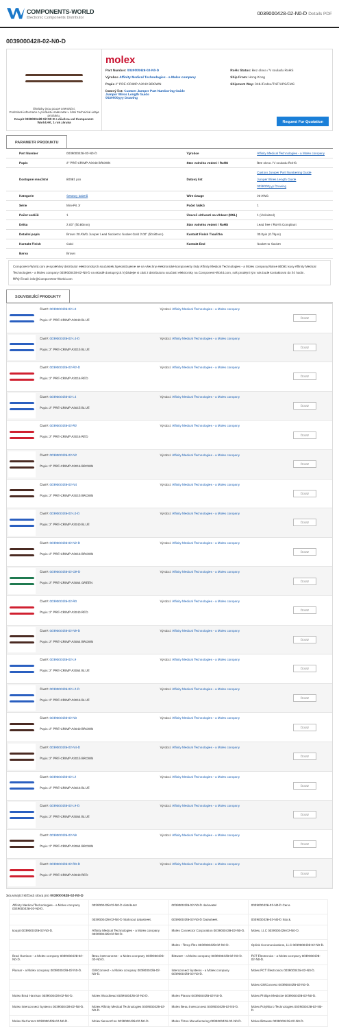COMPONENTS-WORLD
Electronic Components Distributor
0039000428-02-N0-D Details PDF
0039000428-02-N0-D
Obrázky jsou pouze orientační.
Podrobné informace o produktu naleznete v části Technické údaje produktu.
Koupit 0039000428-02-N0-D s důvěrou od Component-World.HK, 1 rok záruka
molex
Part Number: 0039000428-02-N0-D
Výrobce Affinity Medical Technologies - a Molex company
Popis 2" PRE-CRIMP A2040 BROWN
Datový list: Custom Jumper Part Numbering Guide
Jumper Wires Length Guide
0039000yyy Drawing
RoHs Status: Bez olova / V souladu RoHS
Ship From: Hong Kong
Shipment Way: DHL/Fedex/TNT/UPS/EMS
Request For Quotation
PARAMETR PRODUKTU
| Part Number | 0039000428-02-N0-D | Výrobce | Affinity Medical Technologies - a Molex company |
| Popis | 2" PRE-CRIMP A2040 BROWN | Stav volného vedení / RoHS | Bez olova / V souladu RoHS |
| Dostupné množství | 80081 pcs | Datový list | Custom Jumper Part Numbering Guide Jumper Wires Length Guide 0039000yyy Drawing |
| Kategorie | Sestavy kabelů | Wire Gauge | 20 AWG |
| Série | Mini-Fit Jr | Počet řádků | 1 |
| Počet vodičů | 1 | Úroveň citlivosti na vlhkost (MSL) | 1 (Unlimited) |
| Délka | 2.00" (50.80mm) | Stav volného vedení / RoHS | Lead free / RoHS Compliant |
| Detailní popis | Brown 20 AWG Jumper Lead Socket to Socket Gold 2.00" (50.80mm) | Kontakt Finish Tloušťka | 30.0µin (0.76µm) |
| Kontakt Finish | Gold | Kontakt End | Socket to Socket |
| Barva | Brown | | |
Component-World.com je spolehlivý distributor elektronických součástek.Specializujeme se na všechny elektronické komponenty řady Affinity Medical Technologies - a Molex company.Máme 80081 kusy Affinity Medical Technologies - a Molex company 0039000428-02-N0-D na skladě dostupných.Vyžádejte si citát z distributora součástí elektroniky na Component-World.com, náš prodejní tým vás bude kontaktovat do 24 hodin.
RFQ Email: info@Components-World.com
SOUVISEJÍCÍ PRODUKTY
Část#: 0039000428-02-L0
Popis: 2" PRE-CRIMP A2040 BLUE
Výrobci: Affinity Medical Technologies - a Molex company
Dotaz
Část#: 0039000428-02-L4-D
Popis: 2" PRE-CRIMP A2015 BLUE
Výrobci: Affinity Medical Technologies - a Molex company
Dotaz
Část#: 0039000428-02-R2-D
Popis: 2" PRE-CRIMP A2016 RED
Výrobci: Affinity Medical Technologies - a Molex company
Dotaz
Část#: 0039000428-02-L4
Popis: 2" PRE-CRIMP A2015 BLUE
Výrobci: Affinity Medical Technologies - a Molex company
Dotaz
Část#: 0039000428-02-R2
Popis: 2" PRE-CRIMP A2016 RED
Výrobci: Affinity Medical Technologies - a Molex company
Dotaz
Část#: 0039000428-02-N2
Popis: 2" PRE-CRIMP A2016 BROWN
Výrobci: Affinity Medical Technologies - a Molex company
Dotaz
Část#: 0039000428-02-N4
Popis: 2" PRE-CRIMP A2015 BROWN
Výrobci: Affinity Medical Technologies - a Molex company
Dotaz
Část#: 0039000428-02-L0-D
Popis: 2" PRE-CRIMP A2040 BLUE
Výrobci: Affinity Medical Technologies - a Molex company
Dotaz
Část#: 0039000428-02-N2-D
Popis: 2" PRE-CRIMP A2016 BROWN
Výrobci: Affinity Medical Technologies - a Molex company
Dotaz
Část#: 0039000428-02-G9-D
Popis: 2" PRE-CRIMP A2064 GREEN
Výrobci: Affinity Medical Technologies - a Molex company
Dotaz
Část#: 0039000428-02-R0
Popis: 2" PRE-CRIMP A2040 RED
Výrobci: Affinity Medical Technologies - a Molex company
Dotaz
Část#: 0039000428-02-N9-D
Popis: 2" PRE-CRIMP A2064 BROWN
Výrobci: Affinity Medical Technologies - a Molex company
Dotaz
Část#: 0039000428-02-L9
Popis: 2" PRE-CRIMP A2064 BLUE
Výrobci: Affinity Medical Technologies - a Molex company
Dotaz
Část#: 0039000428-02-L2-D
Popis: 2" PRE-CRIMP A2016 BLUE
Výrobci: Affinity Medical Technologies - a Molex company
Dotaz
Část#: 0039000428-02-N0
Popis: 2" PRE-CRIMP A2040 BROWN
Výrobci: Affinity Medical Technologies - a Molex company
Dotaz
Část#: 0039000428-02-N4-D
Popis: 2" PRE-CRIMP A2015 BROWN
Výrobci: Affinity Medical Technologies - a Molex company
Dotaz
Část#: 0039000428-02-L2
Popis: 2" PRE-CRIMP A2016 BLUE
Výrobci: Affinity Medical Technologies - a Molex company
Dotaz
Část#: 0039000428-02-L9-D
Popis: 2" PRE-CRIMP A2064 BLUE
Výrobci: Affinity Medical Technologies - a Molex company
Dotaz
Část#: 0039000428-02-N9
Popis: 2" PRE-CRIMP A2064 BROWN
Výrobci: Affinity Medical Technologies - a Molex company
Dotaz
Část#: 0039000428-02-R0-D
Popis: 2" PRE-CRIMP A2040 RED
Výrobci: Affinity Medical Technologies - a Molex company
Dotaz
Související klíčová slova pro 0039000428-02-N0-D
| Affinity Medical Technologies - a Molex company 0039000428-02-N0-D. | 0039000428-02-N0-D distributor | 0039000428-02-N0-D dodavatel | 0039000428-02-N0-D Cena |
| | 0039000428-02-N0-D Stáhnout datasheet. | 0039000428-02-N0-D Datasheet. | 0039000428-02-N0-D Stock. |
| koupit 0039000428-02-N0-D. | Affinity Medical Technologies - a Molex company 0039000428-02-N0-D. | Molex Connector Corporation 0039000428-02-N0-D. | Molex, LLC 0039000428-02-N0-D. |
| | | Molex - Temp Flex 0039000428-02-N0-D. | Oplink Communications, LLC 0039000428-02-N0-D. |
| Brad Harrison - a Molex company 0039000428-02-N0-D. | Beau Interconnect - a Molex company 0039000428-02-N0-D. | Bittware - a Molex company 0039000428-02-N0-D. | FCT Electronics - a Molex company 0039000428-02-N0-D. |
| Flamar - a Molex company 0039000428-02-N0-D. | GWConnect - a Molex company 0039000428-02-N0-D. | Interconnect Systems - a Molex company 0039000428-02-N0-D. | Molex FCT Electronics 0039000428-02-N0-D. |
| | | | Molex GWConnect 0039000428-02-N0-D. |
| Molex Brad Harrison 0039000428-02-N0-D. | Molex Woodhead 0039000428-02-N0-D. | Molex Flamar 0039000428-02-N0-D. | Molex Phillips-Medisize 0039000428-02-N0-D. |
| Molex Interconnect Systems 0039000428-02-N0-D. | Molex Affinity Medical Technologies 0039000428-02-N0-D. | Molex Beau Interconnect 0039000428-02-N0-D. | Molex PolyMicro Technologies 0039000428-02-N0-D. |
| Molex NuCurrent 0039000428-02-N0-D. | Molex SensorCon 0039000428-02-N0-D. | Molex Triton Manufacturing 0039000428-02-N0-D. | Molex Bittware 0039000428-02-N0-D. |